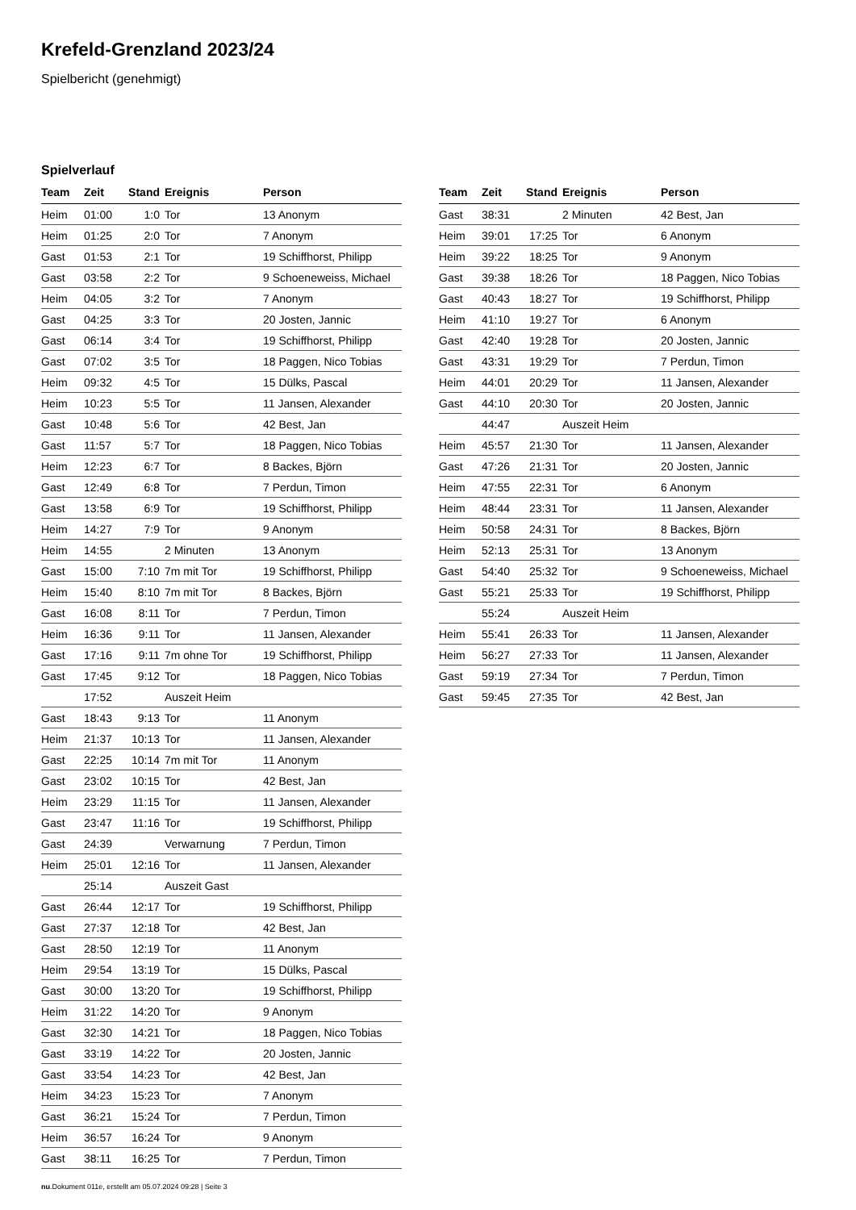Krefeld-Grenzland 2023/24
Spielbericht (genehmigt)
Spielverlauf
| Team | Zeit | Stand | Ereignis | Person |
| --- | --- | --- | --- | --- |
| Heim | 01:00 | 1:0 | Tor | 13 Anonym |
| Heim | 01:25 | 2:0 | Tor | 7 Anonym |
| Gast | 01:53 | 2:1 | Tor | 19 Schiffhorst, Philipp |
| Gast | 03:58 | 2:2 | Tor | 9 Schoeneweiss, Michael |
| Heim | 04:05 | 3:2 | Tor | 7 Anonym |
| Gast | 04:25 | 3:3 | Tor | 20 Josten, Jannic |
| Gast | 06:14 | 3:4 | Tor | 19 Schiffhorst, Philipp |
| Gast | 07:02 | 3:5 | Tor | 18 Paggen, Nico Tobias |
| Heim | 09:32 | 4:5 | Tor | 15 Dülks, Pascal |
| Heim | 10:23 | 5:5 | Tor | 11 Jansen, Alexander |
| Gast | 10:48 | 5:6 | Tor | 42 Best, Jan |
| Gast | 11:57 | 5:7 | Tor | 18 Paggen, Nico Tobias |
| Heim | 12:23 | 6:7 | Tor | 8 Backes, Björn |
| Gast | 12:49 | 6:8 | Tor | 7 Perdun, Timon |
| Gast | 13:58 | 6:9 | Tor | 19 Schiffhorst, Philipp |
| Heim | 14:27 | 7:9 | Tor | 9 Anonym |
| Heim | 14:55 | | 2 Minuten | 13 Anonym |
| Gast | 15:00 | 7:10 | 7m mit Tor | 19 Schiffhorst, Philipp |
| Heim | 15:40 | 8:10 | 7m mit Tor | 8 Backes, Björn |
| Gast | 16:08 | 8:11 | Tor | 7 Perdun, Timon |
| Heim | 16:36 | 9:11 | Tor | 11 Jansen, Alexander |
| Gast | 17:16 | 9:11 | 7m ohne Tor | 19 Schiffhorst, Philipp |
| Gast | 17:45 | 9:12 | Tor | 18 Paggen, Nico Tobias |
| | 17:52 | | Auszeit Heim | |
| Gast | 18:43 | 9:13 | Tor | 11 Anonym |
| Heim | 21:37 | 10:13 | Tor | 11 Jansen, Alexander |
| Gast | 22:25 | 10:14 | 7m mit Tor | 11 Anonym |
| Gast | 23:02 | 10:15 | Tor | 42 Best, Jan |
| Heim | 23:29 | 11:15 | Tor | 11 Jansen, Alexander |
| Gast | 23:47 | 11:16 | Tor | 19 Schiffhorst, Philipp |
| Gast | 24:39 | | Verwarnung | 7 Perdun, Timon |
| Heim | 25:01 | 12:16 | Tor | 11 Jansen, Alexander |
| | 25:14 | | Auszeit Gast | |
| Gast | 26:44 | 12:17 | Tor | 19 Schiffhorst, Philipp |
| Gast | 27:37 | 12:18 | Tor | 42 Best, Jan |
| Gast | 28:50 | 12:19 | Tor | 11 Anonym |
| Heim | 29:54 | 13:19 | Tor | 15 Dülks, Pascal |
| Gast | 30:00 | 13:20 | Tor | 19 Schiffhorst, Philipp |
| Heim | 31:22 | 14:20 | Tor | 9 Anonym |
| Gast | 32:30 | 14:21 | Tor | 18 Paggen, Nico Tobias |
| Gast | 33:19 | 14:22 | Tor | 20 Josten, Jannic |
| Gast | 33:54 | 14:23 | Tor | 42 Best, Jan |
| Heim | 34:23 | 15:23 | Tor | 7 Anonym |
| Gast | 36:21 | 15:24 | Tor | 7 Perdun, Timon |
| Heim | 36:57 | 16:24 | Tor | 9 Anonym |
| Gast | 38:11 | 16:25 | Tor | 7 Perdun, Timon |
| Team | Zeit | Stand | Ereignis | Person |
| --- | --- | --- | --- | --- |
| Gast | 38:31 | | 2 Minuten | 42 Best, Jan |
| Heim | 39:01 | 17:25 | Tor | 6 Anonym |
| Heim | 39:22 | 18:25 | Tor | 9 Anonym |
| Gast | 39:38 | 18:26 | Tor | 18 Paggen, Nico Tobias |
| Gast | 40:43 | 18:27 | Tor | 19 Schiffhorst, Philipp |
| Heim | 41:10 | 19:27 | Tor | 6 Anonym |
| Gast | 42:40 | 19:28 | Tor | 20 Josten, Jannic |
| Gast | 43:31 | 19:29 | Tor | 7 Perdun, Timon |
| Heim | 44:01 | 20:29 | Tor | 11 Jansen, Alexander |
| Gast | 44:10 | 20:30 | Tor | 20 Josten, Jannic |
| | 44:47 | | Auszeit Heim | |
| Heim | 45:57 | 21:30 | Tor | 11 Jansen, Alexander |
| Gast | 47:26 | 21:31 | Tor | 20 Josten, Jannic |
| Heim | 47:55 | 22:31 | Tor | 6 Anonym |
| Heim | 48:44 | 23:31 | Tor | 11 Jansen, Alexander |
| Heim | 50:58 | 24:31 | Tor | 8 Backes, Björn |
| Heim | 52:13 | 25:31 | Tor | 13 Anonym |
| Gast | 54:40 | 25:32 | Tor | 9 Schoeneweiss, Michael |
| Gast | 55:21 | 25:33 | Tor | 19 Schiffhorst, Philipp |
| | 55:24 | | Auszeit Heim | |
| Heim | 55:41 | 26:33 | Tor | 11 Jansen, Alexander |
| Heim | 56:27 | 27:33 | Tor | 11 Jansen, Alexander |
| Gast | 59:19 | 27:34 | Tor | 7 Perdun, Timon |
| Gast | 59:45 | 27:35 | Tor | 42 Best, Jan |
nu.Dokument 011e, erstellt am 05.07.2024 09:28 | Seite 3